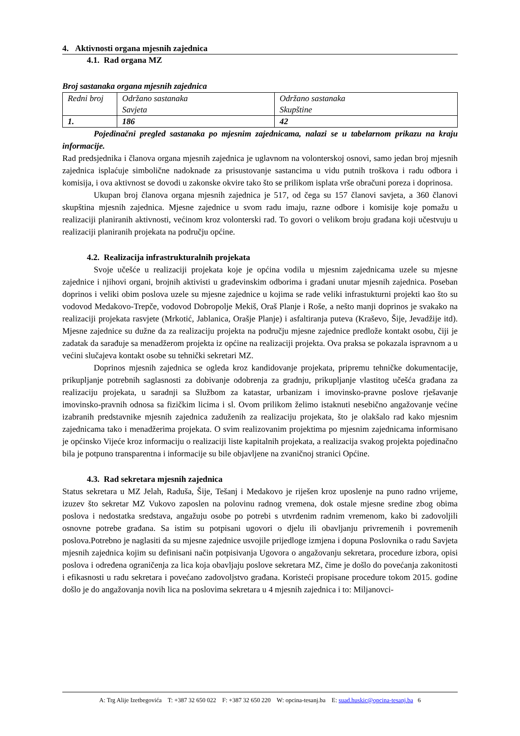4. Aktivnosti organa mjesnih zajednica
4.1. Rad organa MZ
Broj sastanaka organa mjesnih zajednica
| Redni broj | Održano sastanaka Savjeta | Održano sastanaka Skupštine |
| 1. | 186 | 42 |
Pojedinačni pregled sastanaka po mjesnim zajednicama, nalazi se u tabelarnom prikazu na kraju informacije.
Rad predsjednika i članova organa mjesnih zajednica je uglavnom na volonterskoj osnovi, samo jedan broj mjesnih zajednica isplaćuje simbolične nadoknade za prisustovanje sastancima u vidu putnih troškova i radu odbora i komisija, i ova aktivnost se dovodi u zakonske okvire tako što se prilikom isplata vrše obračuni poreza i doprinosa.
Ukupan broj članova organa mjesnih zajednica je 517, od čega su 157 članovi savjeta, a 360 članovi skupština mjesnih zajednica. Mjesne zajednice u svom radu imaju, razne odbore i komisije koje pomažu u realizaciji planiranih aktivnosti, većinom kroz volonterski rad. To govori o velikom broju građana koji učestvuju u realizaciji planiranih projekata na području općine.
4.2. Realizacija infrastrukturalnih projekata
Svoje učešće u realizaciji projekata koje je općina vodila u mjesnim zajednicama uzele su mjesne zajednice i njihovi organi, brojnih aktivisti u građevinskim odborima i građani unutar mjesnih zajednica. Poseban doprinos i veliki obim poslova uzele su mjesne zajednice u kojima se rade veliki infrastukturni projekti kao što su vodovod Medakovo-Trepče, vodovod Dobropolje Mekiš, Oraš Planje i Roše, a nešto manji doprinos je svakako na realizaciji projekata rasvjete (Mrkotić, Jablanica, Orašje Planje) i asfaltiranja puteva (Kraševo, Šije, Jevadžije itd). Mjesne zajednice su dužne da za realizaciju projekta na području mjesne zajednice predlože kontakt osobu, čiji je zadatak da sarađuje sa menadžerom projekta iz općine na realizaciji projekta. Ova praksa se pokazala ispravnom a u većini slučajeva kontakt osobe su tehnički sekretari MZ.
Doprinos mjesnih zajednica se ogleda kroz kandidovanje projekata, pripremu tehničke dokumentacije, prikupljanje potrebnih saglasnosti za dobivanje odobrenja za gradnju, prikupljanje vlastitog učešća građana za realizaciju projekata, u saradnji sa Službom za katastar, urbanizam i imovinsko-pravne poslove rješavanje imovinsko-pravnih odnosa sa fizičkim licima i sl. Ovom prilikom želimo istaknuti nesebično angažovanje većine izabranih predstavnike mjesnih zajednica zaduženih za realizaciju projekata, što je olakšalo rad kako mjesnim zajednicama tako i menadžerima projekata. O svim realizovanim projektima po mjesnim zajednicama informisano je općinsko Vijeće kroz informaciju o realizaciji liste kapitalnih projekata, a realizacija svakog projekta pojedinačno bila je potpuno transparentna i informacije su bile objavljene na zvaničnoj stranici Općine.
4.3. Rad sekretara mjesnih zajednica
Status sekretara u MZ Jelah, Raduša, Šije, Tešanj i Medakovo je riješen kroz uposlenje na puno radno vrijeme, izuzev što sekretar MZ Vukovo zaposlen na polovinu radnog vremena, dok ostale mjesne sredine zbog obima poslova i nedostatka sredstava, angažuju osobe po potrebi s utvrđenim radnim vremenom, kako bi zadovoljili osnovne potrebe građana. Sa istim su potpisani ugovori o djelu ili obavljanju privremenih i povremenih poslova.Potrebno je naglasiti da su mjesne zajednice usvojile prijedloge izmjena i dopuna Poslovnika o radu Savjeta mjesnih zajednica kojim su definisani način potpisivanja Ugovora o angažovanju sekretara, procedure izbora, opisi poslova i određena ograničenja za lica koja obavljaju poslove sekretara MZ, čime je došlo do povećanja zakonitosti i efikasnosti u radu sekretara i povećano zadovoljstvo građana. Koristeći propisane procedure tokom 2015. godine došlo je do angažovanja novih lica na poslovima sekretara u 4 mjesnih zajednica i to: Miljanovci-
A: Trg Alije Izetbegovića T: +387 32 650 022 F: +387 32 650 220 W: opcina-tesanj.ba E: suad.huskic@opcina-tesanj.ba 6